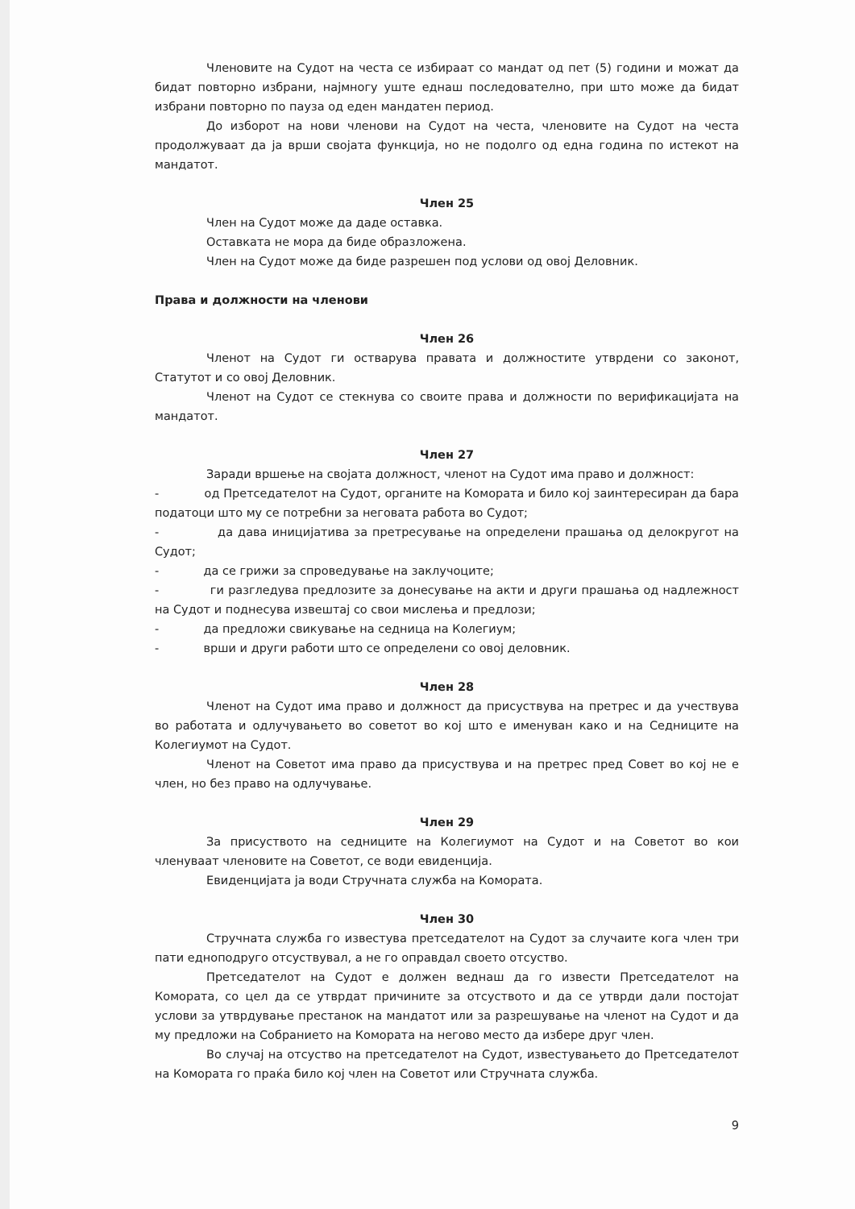Членовите на Судот на честа се избираат со мандат од пет (5) години и можат да бидат повторно избрани, најмногу уште еднаш последователно, при што може да бидат избрани повторно по пауза од еден мандатен период.
До изборот на нови членови на Судот на честа, членовите на Судот на честа продолжуваат да ја врши својата функција, но не подолго од една година по истекот на мандатот.
Член 25
Член на Судот може да даде оставка.
Оставката не мора да биде образложена.
Член на Судот може да биде разрешен под услови од овој Деловник.
Права и должности на членови
Член 26
Членот на Судот ги остварува правата и должностите утврдени со законот, Статутот и со овој Деловник.
Членот на Судот се стекнува со своите права и должности по верификацијата на мандатот.
Член 27
Заради вршење на својата должност, членот на Судот има право и должност:
- од Претседателот на Судот, органите на Комората и било кој заинтересиран да бара податоци што му се потребни за неговата работа во Судот;
- да дава иницијатива за претресување на определени прашања од делокругот на Судот;
- да се грижи за спроведување на заклучоците;
- ги разгледува предлозите за донесување на акти и други прашања од надлежност на Судот и поднесува извештај со свои мислења и предлози;
- да предложи свикување на седница на Колегиум;
- врши и други работи што се определени со овој деловник.
Член 28
Членот на Судот има право и должност да присуствува на претрес и да учествува во работата и одлучувањето во советот во кој што е именуван како и на Седниците на Колегиумот на Судот.
Членот на Советот има право да присуствува и на претрес пред Совет во кој не е член, но без право на одлучување.
Член 29
За присуството на седниците на Колегиумот на Судот и на Советот во кои членуваат членовите на Советот, се води евиденција.
Евиденцијата ја води Стручната служба на Комората.
Член 30
Стручната служба го известува претседателот на Судот за случаите кога член три пати едноподруго отсуствувал, а не го оправдал своето отсуство.
Претседателот на Судот е должен веднаш да го извести Претседателот на Комората, со цел да се утврдат причините за отсуството и да се утврди дали постојат услови за утврдување престанок на мандатот или за разрешување на членот на Судот и да му предложи на Собранието на Комората на негово место да избере друг член.
Во случај на отсуство на претседателот на Судот, известувањето до Претседателот на Комората го праќа било кој член на Советот или Стручната служба.
9